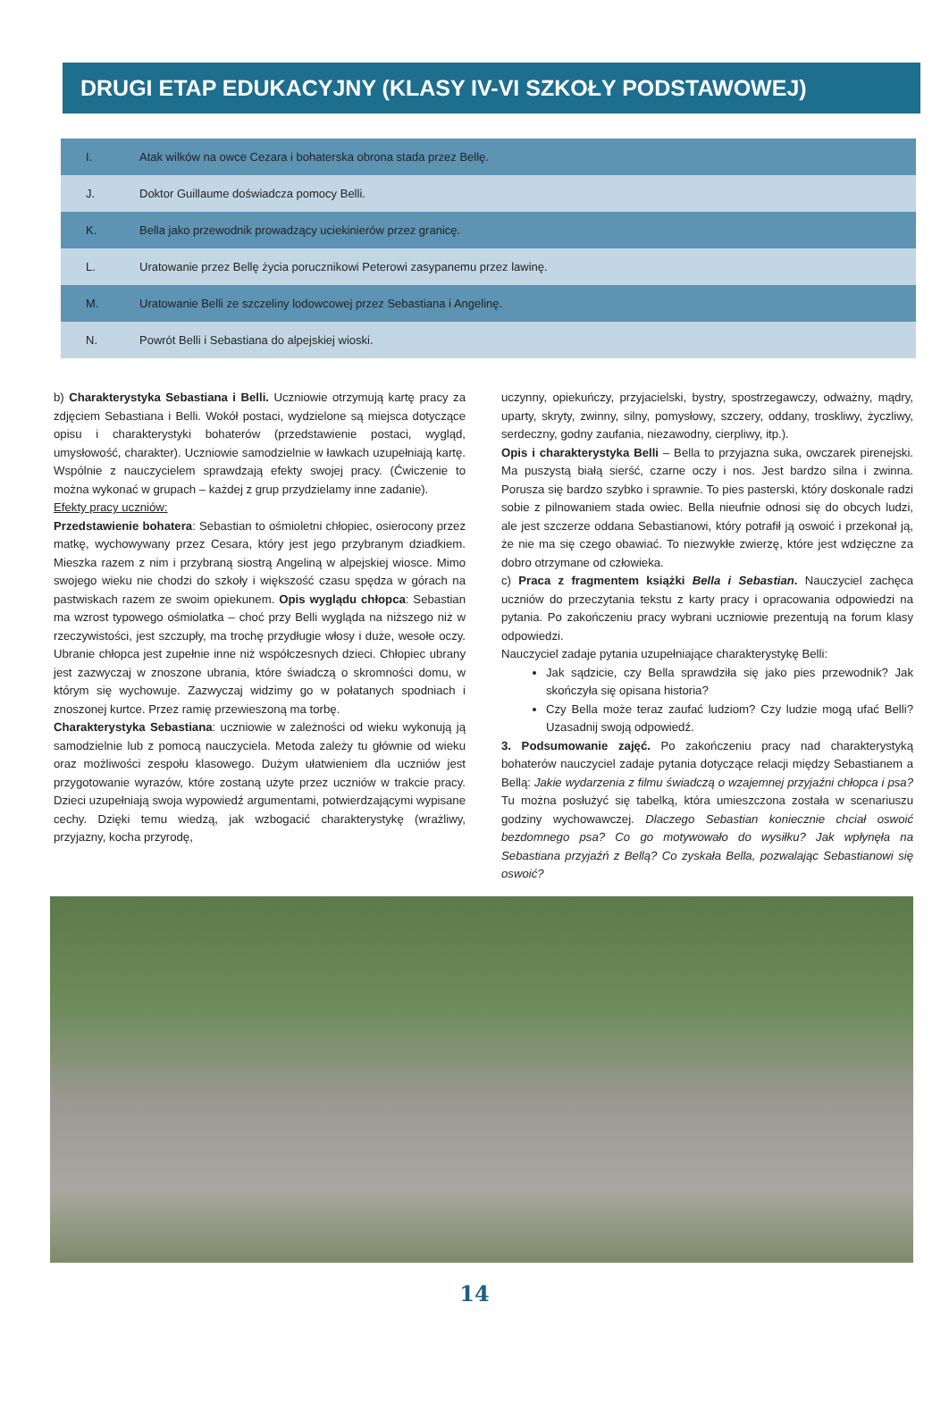DRUGI ETAP EDUKACYJNY (KLASY IV-VI SZKOŁY PODSTAWOWEJ)
| I. | Atak wilków na owce Cezara i bohaterska obrona stada przez Bellę. |
| J. | Doktor Guillaume doświadcza pomocy Belli. |
| K. | Bella jako przewodnik prowadzący uciekinierów przez granicę. |
| L. | Uratowanie przez Bellę życia porucznikowi Peterowi zasypanemu przez lawinę. |
| M. | Uratowanie Belli ze szczeliny lodowcowej przez Sebastiana i Angelinę. |
| N. | Powrót Belli i Sebastiana do alpejskiej wioski. |
b) Charakterystyka Sebastiana i Belli. Uczniowie otrzymują kartę pracy za zdjęciem Sebastiana i Belli. Wokół postaci, wydzielone są miejsca dotyczące opisu i charakterystyki bohaterów (przedstawienie postaci, wygląd, umysłowość, charakter). Uczniowie samodzielnie w ławkach uzupełniają kartę. Wspólnie z nauczycielem sprawdzają efekty swojej pracy. (Ćwiczenie to można wykonać w grupach – każdej z grup przydzielamy inne zadanie).
Efekty pracy uczniów:
Przedstawienie bohatera: Sebastian to ośmioletni chłopiec, osierocony przez matkę, wychowywany przez Cesara, który jest jego przybranym dziadkiem. Mieszka razem z nim i przybraną siostrą Angeliną w alpejskiej wiosce. Mimo swojego wieku nie chodzi do szkoły i większość czasu spędza w górach na pastwiskach razem ze swoim opiekunem. Opis wyglądu chłopca: Sebastian ma wzrost typowego ośmiolatka – choć przy Belli wygląda na niższego niż w rzeczywistości, jest szczupły, ma trochę przydługie włosy i duże, wesołe oczy. Ubranie chłopca jest zupełnie inne niż współczesnych dzieci. Chłopiec ubrany jest zazwyczaj w znoszone ubrania, które świadczą o skromności domu, w którym się wychowuje. Zazwyczaj widzimy go w połatanych spodniach i znoszonej kurtce. Przez ramię przewieszoną ma torbę.
Charakterystyka Sebastiana: uczniowie w zależności od wieku wykonują ją samodzielnie lub z pomocą nauczyciela. Metoda zależy tu głównie od wieku oraz możliwości zespołu klasowego. Dużym ułatwieniem dla uczniów jest przygotowanie wyrazów, które zostaną użyte przez uczniów w trakcie pracy. Dzieci uzupełniają swoja wypowiedź argumentami, potwierdzającymi wypisane cechy. Dzięki temu wiedzą, jak wzbogacić charakterystykę (wrażliwy, przyjazny, kocha przyrodę,
uczynny, opiekuńczy, przyjacielski, bystry, spostrzegawczy, odważny, mądry, uparty, skryty, zwinny, silny, pomysłowy, szczery, oddany, troskliwy, życzliwy, serdeczny, godny zaufania, niezawodny, cierpliwy, itp.).
Opis i charakterystyka Belli – Bella to przyjazna suka, owczarek pirenejski. Ma puszystą białą sierść, czarne oczy i nos. Jest bardzo silna i zwinna. Porusza się bardzo szybko i sprawnie. To pies pasterski, który doskonale radzi sobie z pilnowaniem stada owiec. Bella nieufnie odnosi się do obcych ludzi, ale jest szczerze oddana Sebastianowi, który potrafił ją oswoić i przekonał ją, że nie ma się czego obawiać. To niezwykłe zwierzę, które jest wdzięczne za dobro otrzymane od człowieka.
c) Praca z fragmentem książki Bella i Sebastian. Nauczyciel zachęca uczniów do przeczytania tekstu z karty pracy i opracowania odpowiedzi na pytania. Po zakończeniu pracy wybrani uczniowie prezentują na forum klasy odpowiedzi.
Nauczyciel zadaje pytania uzupełniające charakterystykę Belli:
Jak sądzicie, czy Bella sprawdziła się jako pies przewodnik? Jak skończyła się opisana historia?
Czy Bella może teraz zaufać ludziom? Czy ludzie mogą ufać Belli? Uzasadnij swoją odpowiedź.
3. Podsumowanie zajęć. Po zakończeniu pracy nad charakterystyką bohaterów nauczyciel zadaje pytania dotyczące relacji między Sebastianem a Bellą: Jakie wydarzenia z filmu świadczą o wzajemnej przyjaźni chłopca i psa? Tu można posłużyć się tabelką, która umieszczona została w scenariuszu godziny wychowawczej. Dlaczego Sebastian koniecznie chciał oswoić bezdomnego psa? Co go motywowało do wysiłku? Jak wpłynęła na Sebastiana przyjaźń z Bellą? Co zyskała Bella, pozwalając Sebastianowi się oswoić?
14